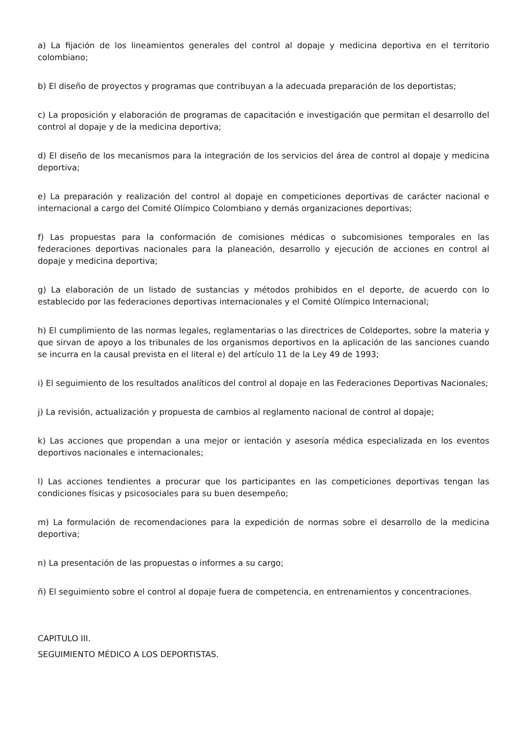a) La fijación de los lineamientos generales del control al dopaje y medicina deportiva en el territorio colombiano;
b) El diseño de proyectos y programas que contribuyan a la adecuada preparación de los deportistas;
c) La proposición y elaboración de programas de capacitación e investigación que permitan el desarrollo del control al dopaje y de la medicina deportiva;
d) El diseño de los mecanismos para la integración de los servicios del área de control al dopaje y medicina deportiva;
e) La preparación y realización del control al dopaje en competiciones deportivas de carácter nacional e internacional a cargo del Comité Olímpico Colombiano y demás organizaciones deportivas;
f) Las propuestas para la conformación de comisiones médicas o subcomisiones temporales en las federaciones deportivas nacionales para la planeación, desarrollo y ejecución de acciones en control al dopaje y medicina deportiva;
g) La elaboración de un listado de sustancias y métodos prohibidos en el deporte, de acuerdo con lo establecido por las federaciones deportivas internacionales y el Comité Olímpico Internacional;
h) El cumplimiento de las normas legales, reglamentarias o las directrices de Coldeportes, sobre la materia y que sirvan de apoyo a los tribunales de los organismos deportivos en la aplicación de las sanciones cuando se incurra en la causal prevista en el literal e) del artículo 11 de la Ley 49 de 1993;
i) El seguimiento de los resultados analíticos del control al dopaje en las Federaciones Deportivas Nacionales;
j) La revisión, actualización y propuesta de cambios al reglamento nacional de control al dopaje;
k) Las acciones que propendan a una mejor or ientación y asesoría médica especializada en los eventos deportivos nacionales e internacionales;
l) Las acciones tendientes a procurar que los participantes en las competiciones deportivas tengan las condiciones físicas y psicosociales para su buen desempeño;
m) La formulación de recomendaciones para la expedición de normas sobre el desarrollo de la medicina deportiva;
n) La presentación de las propuestas o informes a su cargo;
ñ) El seguimiento sobre el control al dopaje fuera de competencia, en entrenamientos y concentraciones.
CAPITULO III.
SEGUIMIENTO MÉDICO A LOS DEPORTISTAS.